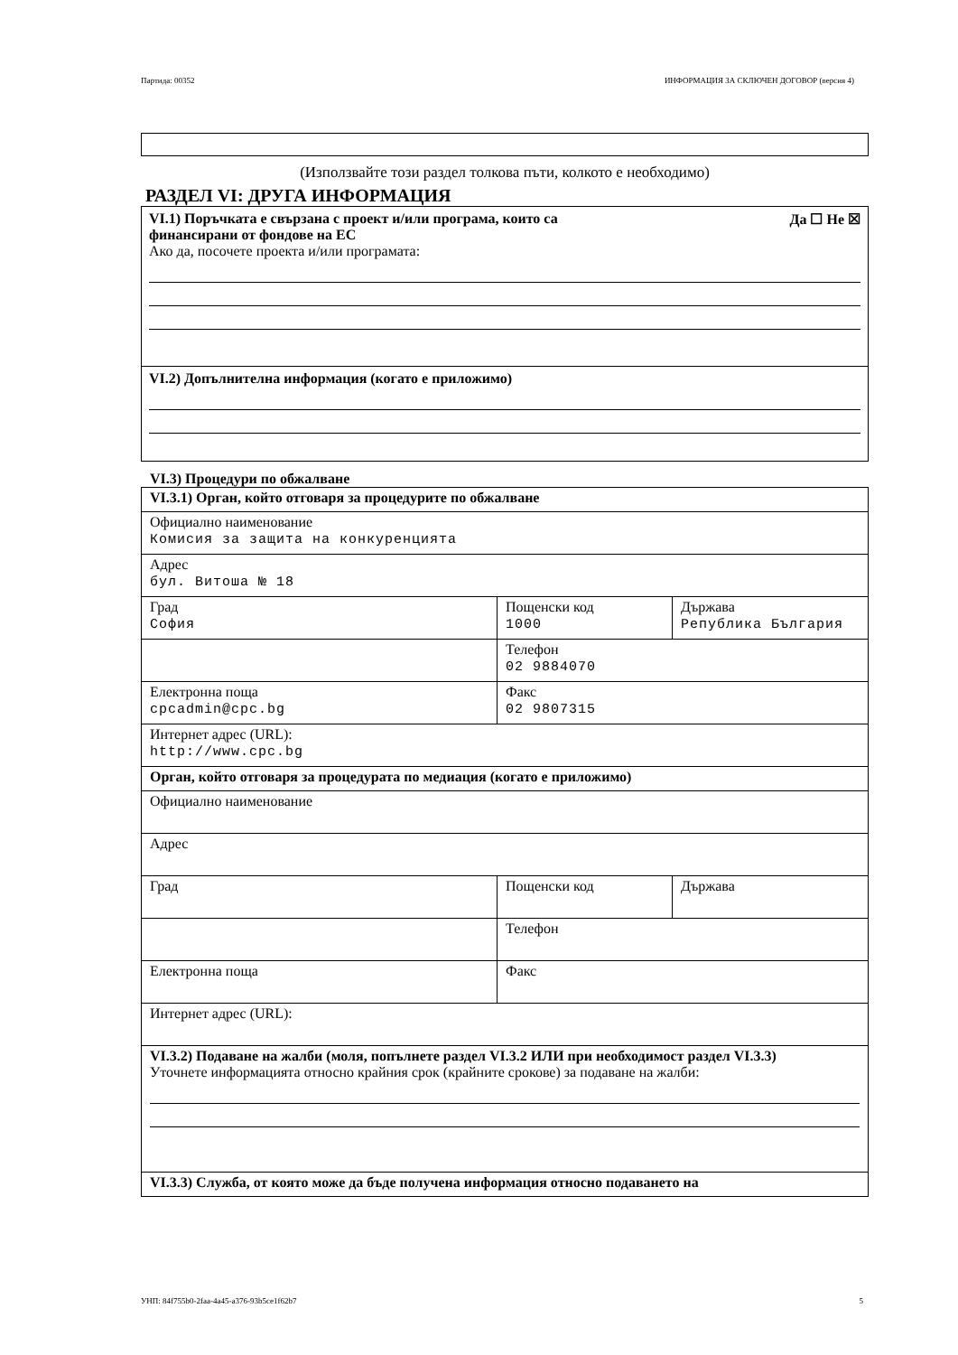Партида: 00352 ИНФОРМАЦИЯ ЗА СКЛЮЧЕН ДОГОВОР (версия 4)
(Използвайте този раздел толкова пъти, колкото е необходимо)
РАЗДЕЛ VI: ДРУГА ИНФОРМАЦИЯ
VI.1) Поръчката е свързана с проект и/или програма, които са
финансирани от фондове на ЕС Да ☐ Не ☒
Ако да, посочете проекта и/или програмата:
VI.2) Допълнителна информация (когато е приложимо)
VI.3) Процедури по обжалване
| VI.3.1) Орган, който отговаря за процедурите по обжалване | | |
| Официално наименование Комисия за защита на конкуренцията | | |
| Адрес бул. Витоша № 18 | | |
| Град София | Пощенски код 1000 | Държава Република България |
| | Телефон 02 9884070 | |
| Електронна поща cpcadmin@cpc.bg | Факс 02 9807315 | |
| Интернет адрес (URL): http://www.cpc.bg | | |
| Орган, който отговаря за процедурата по медиация (когато е приложимо) | | |
| Официално наименование | | |
| Адрес | | |
| Град | Пощенски код | Държава |
| | Телефон | |
| Електронна поща | Факс | |
| Интернет адрес (URL): | | |
| VI.3.2) Подаване на жалби (моля, попълнете раздел VI.3.2 ИЛИ при необходимост раздел VI.3.3) Уточнете информацията относно крайния срок (крайните срокове) за подаване на жалби: | | |
| VI.3.3) Служба, от която може да бъде получена информация относно подаването на | | |
УНП: 84f755b0-2faa-4a45-a376-93b5ce1f62b7 5